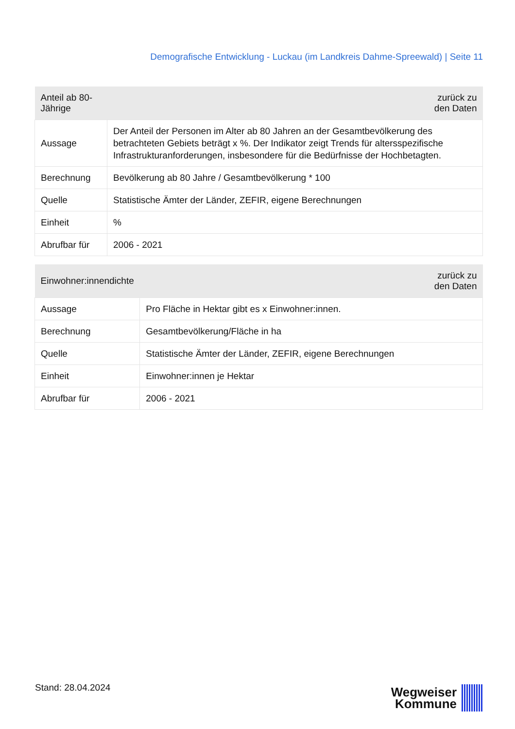Demografische Entwicklung - Luckau (im Landkreis Dahme-Spreewald) | Seite 11
| Anteil ab 80-Jährige | zurück zu den Daten |
| --- | --- |
| Aussage | Der Anteil der Personen im Alter ab 80 Jahren an der Gesamtbevölkerung des betrachteten Gebiets beträgt x %. Der Indikator zeigt Trends für altersspezifische Infrastrukturanforderungen, insbesondere für die Bedürfnisse der Hochbetagten. |
| Berechnung | Bevölkerung ab 80 Jahre / Gesamtbevölkerung * 100 |
| Quelle | Statistische Ämter der Länder, ZEFIR, eigene Berechnungen |
| Einheit | % |
| Abrufbar für | 2006 - 2021 |
| Einwohner:innendichte | zurück zu den Daten |
| --- | --- |
| Aussage | Pro Fläche in Hektar gibt es x Einwohner:innen. |
| Berechnung | Gesamtbevölkerung/Fläche in ha |
| Quelle | Statistische Ämter der Länder, ZEFIR, eigene Berechnungen |
| Einheit | Einwohner:innen je Hektar |
| Abrufbar für | 2006 - 2021 |
Stand: 28.04.2024
Wegweiser
Kommune